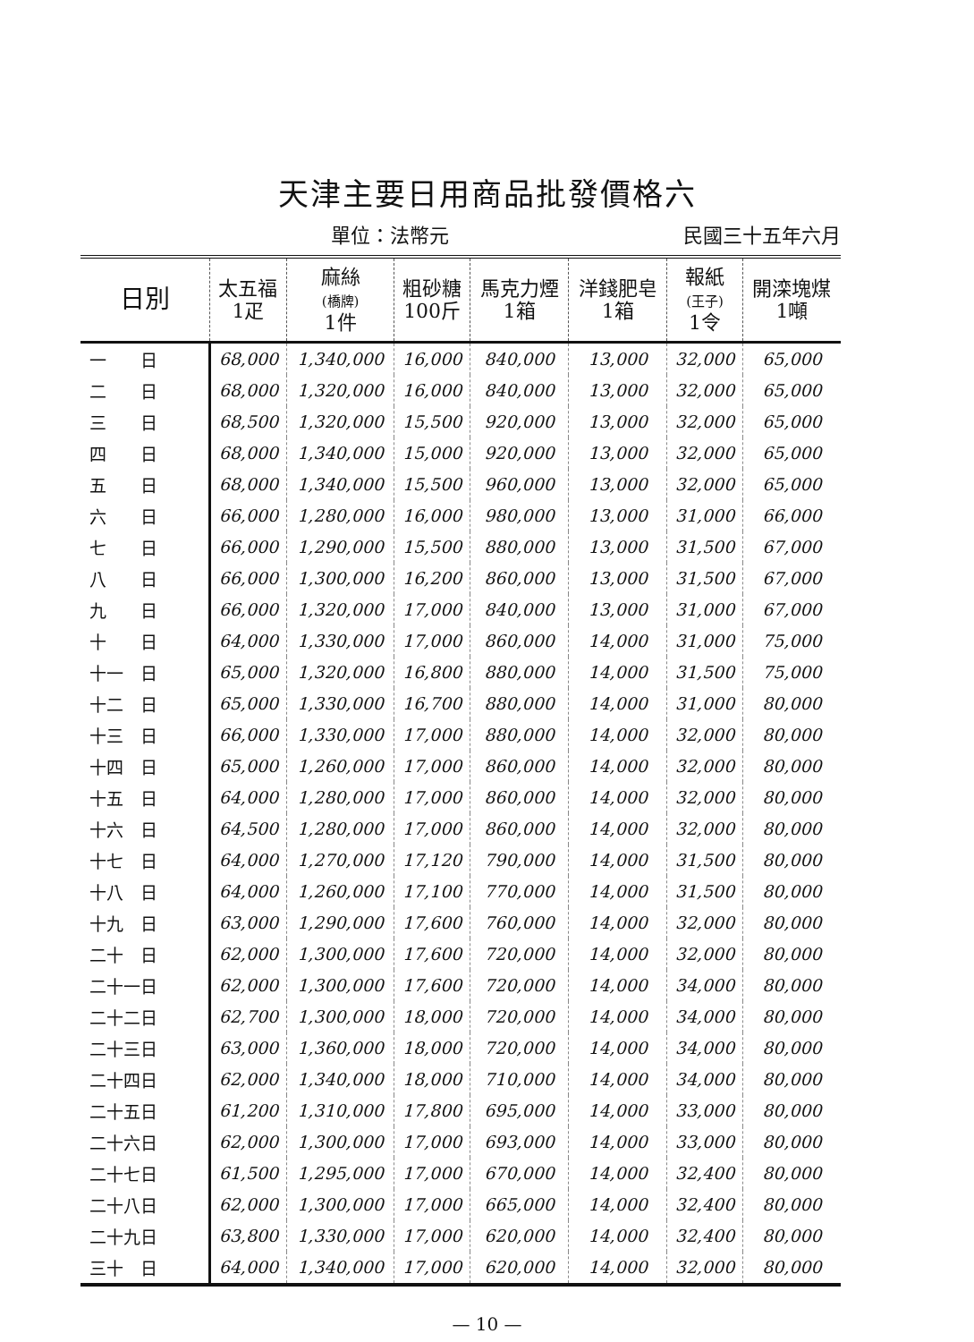天津主要日用商品批發價格六
單位：法幣元 民國三十五年六月
| 日別 | 太五福 1疋 | 麻絲 (橋牌) 1件 | 粗砂糖 100斤 | 馬克力煙 1箱 | 洋錢肥皂 1箱 | 報紙 (王子) 1令 | 開滦塊煤 1噸 |
| --- | --- | --- | --- | --- | --- | --- | --- |
| 一 日 | 68,000 | 1,340,000 | 16,000 | 840,000 | 13,000 | 32,000 | 65,000 |
| 二 日 | 68,000 | 1,320,000 | 16,000 | 840,000 | 13,000 | 32,000 | 65,000 |
| 三 日 | 68,500 | 1,320,000 | 15,500 | 920,000 | 13,000 | 32,000 | 65,000 |
| 四 日 | 68,000 | 1,340,000 | 15,000 | 920,000 | 13,000 | 32,000 | 65,000 |
| 五 日 | 68,000 | 1,340,000 | 15,500 | 960,000 | 13,000 | 32,000 | 65,000 |
| 六 日 | 66,000 | 1,280,000 | 16,000 | 980,000 | 13,000 | 31,000 | 66,000 |
| 七 日 | 66,000 | 1,290,000 | 15,500 | 880,000 | 13,000 | 31,500 | 67,000 |
| 八 日 | 66,000 | 1,300,000 | 16,200 | 860,000 | 13,000 | 31,500 | 67,000 |
| 九 日 | 66,000 | 1,320,000 | 17,000 | 840,000 | 13,000 | 31,000 | 67,000 |
| 十 日 | 64,000 | 1,330,000 | 17,000 | 860,000 | 14,000 | 31,000 | 75,000 |
| 十一 日 | 65,000 | 1,320,000 | 16,800 | 880,000 | 14,000 | 31,500 | 75,000 |
| 十二 日 | 65,000 | 1,330,000 | 16,700 | 880,000 | 14,000 | 31,000 | 80,000 |
| 十三 日 | 66,000 | 1,330,000 | 17,000 | 880,000 | 14,000 | 32,000 | 80,000 |
| 十四 日 | 65,000 | 1,260,000 | 17,000 | 860,000 | 14,000 | 32,000 | 80,000 |
| 十五 日 | 64,000 | 1,280,000 | 17,000 | 860,000 | 14,000 | 32,000 | 80,000 |
| 十六 日 | 64,500 | 1,280,000 | 17,000 | 860,000 | 14,000 | 32,000 | 80,000 |
| 十七 日 | 64,000 | 1,270,000 | 17,120 | 790,000 | 14,000 | 31,500 | 80,000 |
| 十八 日 | 64,000 | 1,260,000 | 17,100 | 770,000 | 14,000 | 31,500 | 80,000 |
| 十九 日 | 63,000 | 1,290,000 | 17,600 | 760,000 | 14,000 | 32,000 | 80,000 |
| 二十 日 | 62,000 | 1,300,000 | 17,600 | 720,000 | 14,000 | 32,000 | 80,000 |
| 二十一日 | 62,000 | 1,300,000 | 17,600 | 720,000 | 14,000 | 34,000 | 80,000 |
| 二十二日 | 62,700 | 1,300,000 | 18,000 | 720,000 | 14,000 | 34,000 | 80,000 |
| 二十三日 | 63,000 | 1,360,000 | 18,000 | 720,000 | 14,000 | 34,000 | 80,000 |
| 二十四日 | 62,000 | 1,340,000 | 18,000 | 710,000 | 14,000 | 34,000 | 80,000 |
| 二十五日 | 61,200 | 1,310,000 | 17,800 | 695,000 | 14,000 | 33,000 | 80,000 |
| 二十六日 | 62,000 | 1,300,000 | 17,000 | 693,000 | 14,000 | 33,000 | 80,000 |
| 二十七日 | 61,500 | 1,295,000 | 17,000 | 670,000 | 14,000 | 32,400 | 80,000 |
| 二十八日 | 62,000 | 1,300,000 | 17,000 | 665,000 | 14,000 | 32,400 | 80,000 |
| 二十九日 | 63,800 | 1,330,000 | 17,000 | 620,000 | 14,000 | 32,400 | 80,000 |
| 三十 日 | 64,000 | 1,340,000 | 17,000 | 620,000 | 14,000 | 32,000 | 80,000 |
— 10 —